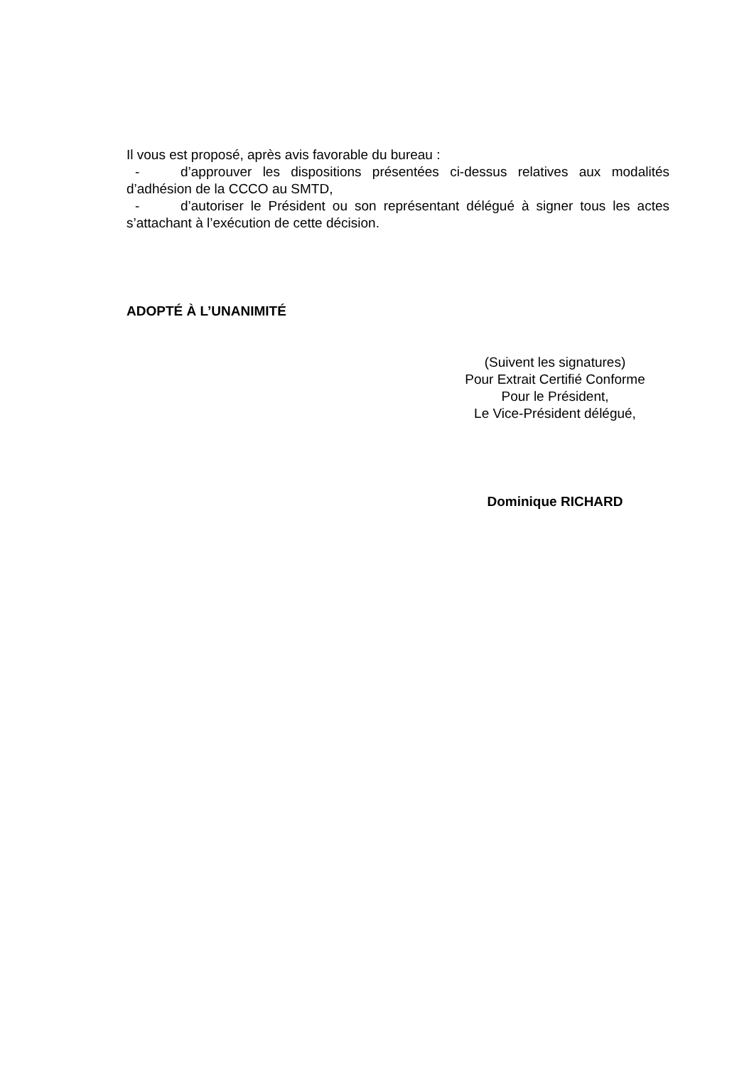Il vous est proposé, après avis favorable du bureau :
- d’approuver les dispositions présentées ci-dessus relatives aux modalités d’adhésion de la CCCO au SMTD,
- d’autoriser le Président ou son représentant délégué à signer tous les actes s’attachant à l’exécution de cette décision.
ADOPTÉ À L’UNANIMITÉ
(Suivent les signatures)
Pour Extrait Certifié Conforme
Pour le Président,
Le Vice-Président délégué,
Dominique RICHARD